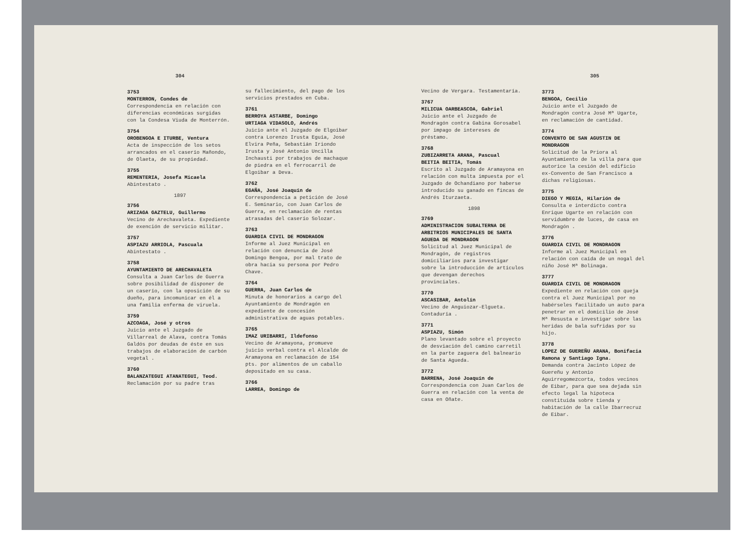304
3753
MONTERRON, Condes de
Correspondencia en relación con diferencias económicas surgidas con la Condesa Viuda de Monterrón.
3754
OROBENGOA E ITURBE, Ventura
Acta de inspección de los setos arrancados en el caserío Mañondo, de Olaeta, de su propiedad.
3755
REMENTERIA, Josefa Micaela
Abintestato .
1897
3756
ARIZAGA GAZTELU, Guillermo
Vecino de Arechavaleta. Expediente de exención de servicio militar.
3757
ASPIAZU ARRIOLA, Pascuala
Abintestato .
3758
AYUNTAMIENTO DE ARECHAVALETA
Consulta a Juan Carlos de Guerra sobre posibilidad de disponer de un caserío, con la oposición de su dueño, para incomunicar en él a una familia enferma de viruela.
3759
AZCOAGA, José y otros
Juicio ante el Juzgado de Villarreal de Alava, contra Tomás Galdós por deudas de éste en sus trabajos de elaboración de carbón vegetal .
3760
BALANZATEGUI ATANATEGUI, Teod.
Reclamación por su padre tras
su fallecimiento, del pago de los servicios prestados en Cuba.
3761
BERROYA ASTARBE, Domingo
URTIAGA VIDASOLO, Andrés
Juicio ante el Juzgado de Elgoibar contra Lorenzo Irusta Eguía, José Elvira Peña, Sebastián Iriondo Irusta y José Antonio Uncilla Inchausti por trabajos de machaque de piedra en el ferrocarril de Elgoibar a Deva.
3762
EGAÑA, José Joaquín de
Correspondencia a petición de José E. Seminario, con Juan Carlos de Guerra, en reclamación de rentas atrasadas del caserío Solozar.
3763
GUARDIA CIVIL DE MONDRAGON
Informe al Juez Municipal en relación con denuncia de José Domingo Bengoa, por mal trato de obra hacia su persona por Pedro Chave.
3764
GUERRA, Juan Carlos de
Minuta de honorarios a cargo del Ayuntamiento de Mondragón en expediente de concesión administrativa de aguas potables.
3765
IMAZ URIBARRI, Ildefonso
Vecino de Aramayona, promueve juicio verbal contra el Alcalde de Aramayona en reclamación de 154 pts. por alimentos de un caballo depositado en su casa.
3766
LARREA, Domingo de
Vecino de Vergara. Testamentaría.
3767
MILICUA OARBEASCOA, Gabriel
Juicio ante el Juzgado de Mondragón contra Gabina Gorosabel por impago de intereses de préstamo.
3768
ZUBIZARRETA ARANA, Pascual
BEITIA BEITIA, Tomás
Escrito al Juzgado de Aramayona en relación con multa impuesta por el Juzgado de Ochandiano por haberse introducido su ganado en fincas de Andrés Iturzaeta.
1898
3769
ADMINISTRACION SUBALTERNA DE ARBITRIOS MUNICIPALES DE SANTA AGUEDA DE MONDRAGON
Solicitud al Juez Municipal de Mondragón, de registros domiciliarios para investigar sobre la introducción de artículos que devengan derechos provinciales.
3770
ASCASIBAR, Antolín
Vecino de Anguiozar-Elgueta. Contaduría .
3771
ASPIAZU, Simón
Plano levantado sobre el proyecto de desviación del camino carretil en la parte zaguera del balneario de Santa Agueda.
3772
BARRENA, José Joaquín de
Correspondencia con Juan Carlos de Guerra en relación con la venta de casa en Oñate.
305
3773
BENGOA, Cecilio
Juicio ante el Juzgado de Mondragón contra José Mª Ugarte, en reclamación de cantidad.
3774
CONVENTO DE SAN AGUSTIN DE MONDRAGON
Solicitud de la Priora al Ayuntamiento de la villa para que autorice la cesión del edificio ex-Convento de San Francisco a dichas religiosas.
3775
DIEGO Y MEGIA, Hilarión de
Consulta e interdicto contra Enrique Ugarte en relación con servidumbre de luces, de casa en Mondragón .
3776
GUARDIA CIVIL DE MONDRAGON
Informe al Juez Municipal en relación con caída de un nogal del niño José Mª Bolinaga.
3777
GUARDIA CIVIL DE MONDRAGON
Expediente en relación con queja contra el Juez Municipal por no habérseles facilitado un auto para penetrar en el domicilio de José Mª Resusta e investigar sobre las heridas de bala sufridas por su hijo.
3778
LOPEZ DE GUEREÑU ARANA, Bonifacia Ramona y Santiago Igna.
Demanda contra Jacinto López de Guereñu y Antonio Aguirregomezcorta, todos vecinos de Eibar, para que sea dejada sin efecto legal la hipoteca constituida sobre tienda y habitación de la calle Ibarrecruz de Eibar.